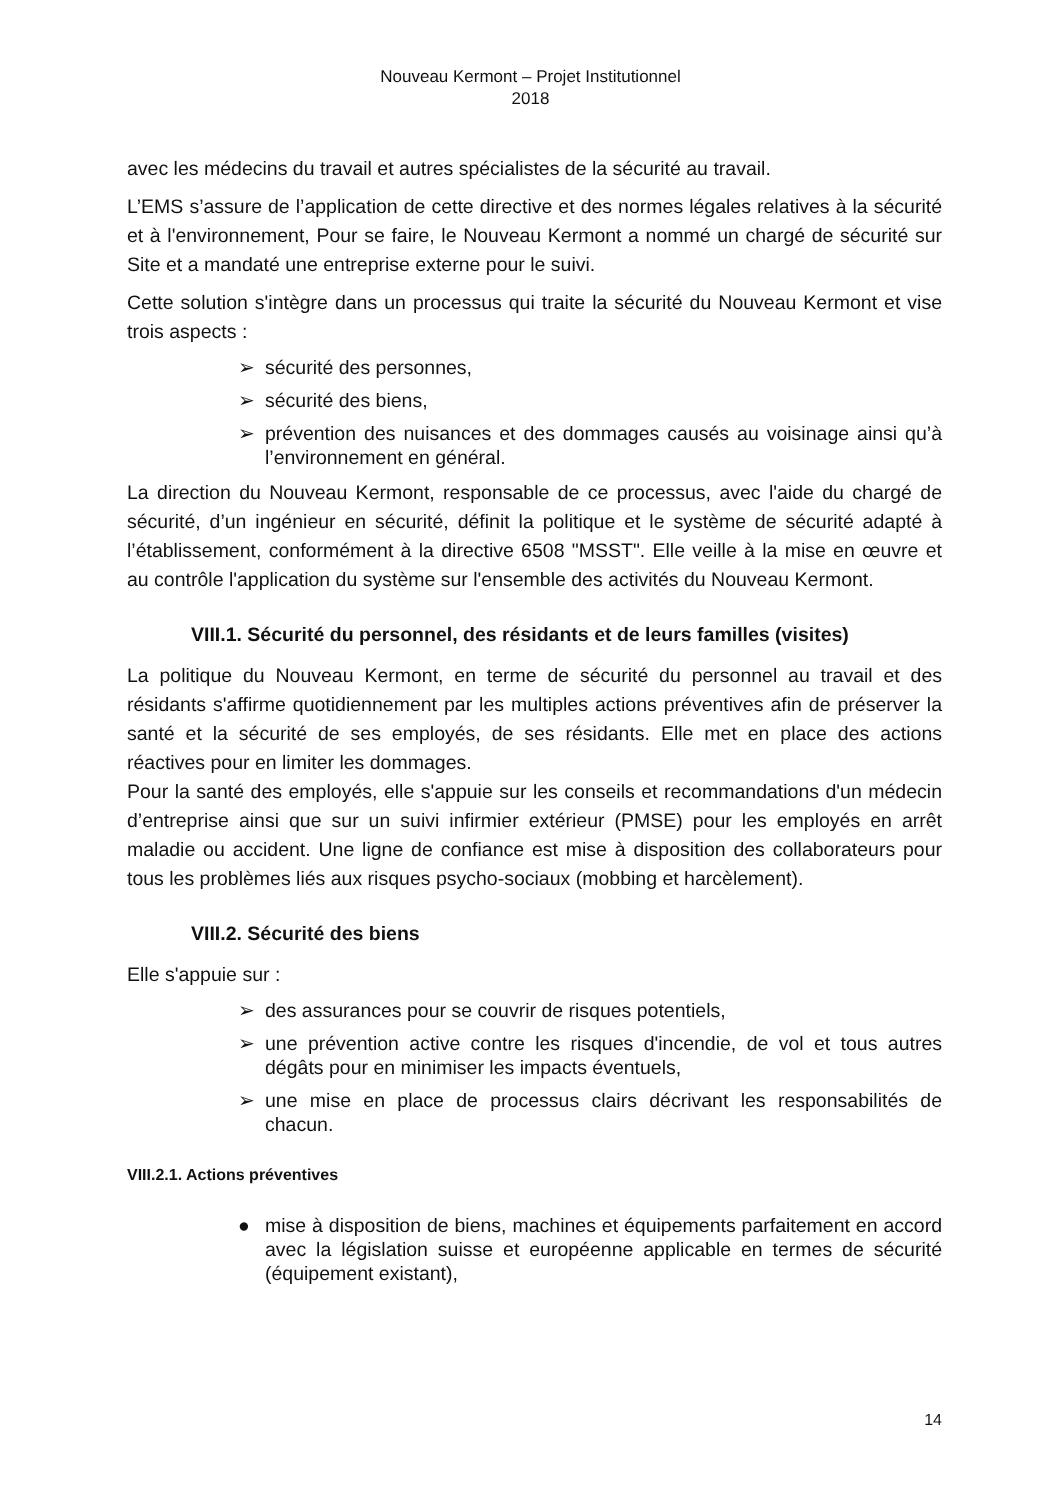Nouveau Kermont – Projet Institutionnel
2018
avec les médecins du travail et autres spécialistes de la sécurité au travail.
L’EMS s’assure de l’application de cette directive et des normes légales relatives à la sécurité et à l'environnement, Pour se faire, le Nouveau Kermont a nommé un chargé de sécurité sur Site et a mandaté une entreprise externe pour le suivi.
Cette solution s'intègre dans un processus qui traite la sécurité du Nouveau Kermont et vise trois aspects :
➢ sécurité des personnes,
➢ sécurité des biens,
➢ prévention des nuisances et des dommages causés au voisinage ainsi qu’à l’environnement en général.
La direction du Nouveau Kermont, responsable de ce processus, avec l'aide du chargé de sécurité, d’un ingénieur en sécurité, définit la politique et le système de sécurité adapté à l’établissement, conformément à la directive 6508 "MSST". Elle veille à la mise en œuvre et au contrôle l'application du système sur l'ensemble des activités du Nouveau Kermont.
VIII.1. Sécurité du personnel, des résidants et de leurs familles (visites)
La politique du Nouveau Kermont, en terme de sécurité du personnel au travail et des résidants s'affirme quotidiennement par les multiples actions préventives afin de préserver la santé et la sécurité de ses employés, de ses résidants. Elle met en place des actions réactives pour en limiter les dommages.
Pour la santé des employés, elle s'appuie sur les conseils et recommandations d'un médecin d’entreprise ainsi que sur un suivi infirmier extérieur (PMSE) pour les employés en arrêt maladie ou accident. Une ligne de confiance est mise à disposition des collaborateurs pour tous les problèmes liés aux risques psycho-sociaux (mobbing et harcèlement).
VIII.2. Sécurité des biens
Elle s'appuie sur :
➢ des assurances pour se couvrir de risques potentiels,
➢ une prévention active contre les risques d'incendie, de vol et tous autres dégâts pour en minimiser les impacts éventuels,
➢ une mise en place de processus clairs décrivant les responsabilités de chacun.
VIII.2.1. Actions préventives
● mise à disposition de biens, machines et équipements parfaitement en accord avec la législation suisse et européenne applicable en termes de sécurité (équipement existant),
14